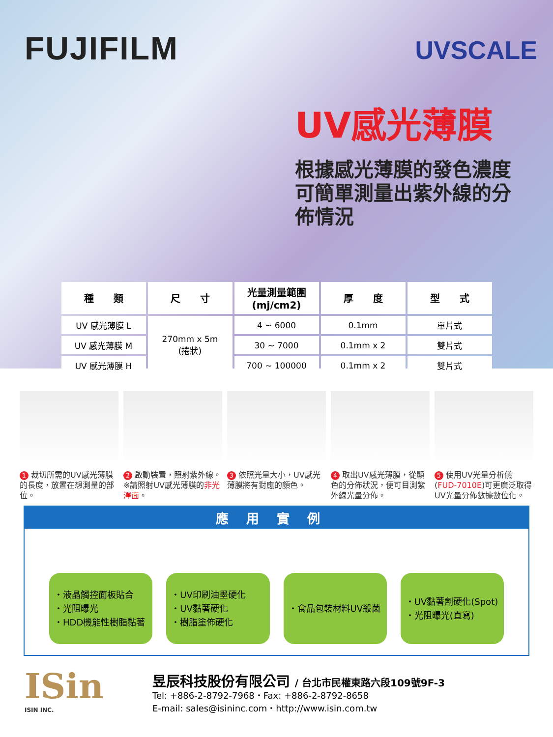FUJIFILM
UVSCALE
UV感光薄膜
根據感光薄膜的發色濃度可簡單測量出紫外線的分佈情況
| 種 類 | 尺 寸 | 光量測量範圍 (mj/cm2) | 厚 度 | 型 式 |
| --- | --- | --- | --- | --- |
| UV 感光薄膜 L | 270mm x 5m (捲狀) | 4 ~ 6000 | 0.1mm | 單片式 |
| UV 感光薄膜 M | | 30 ~ 7000 | 0.1mm x 2 | 雙片式 |
| UV 感光薄膜 H | | 700 ~ 100000 | 0.1mm x 2 | 雙片式 |
1 裁切所需的UV感光薄膜的長度，放置在想測量的部位。
2 啟動裝置，照射紫外線。※請照射UV感光薄膜的非光澤面。
3 依照光量大小，UV感光薄膜將有對應的顏色。
4 取出UV感光薄膜，從顯色的分佈狀況，便可目測紫外線光量分佈。
5 使用UV光量分析儀(FUD-7010E)可更廣泛取得UV光量分佈數據數位化。
應用實例
・液晶觸控面板貼合
・光阻曝光
・HDD機能性樹脂黏著
・UV印刷油墨硬化
・UV黏著硬化
・樹脂塗佈硬化
・食品包裝材料UV殺菌 ・UV黏著劑硬化(Spot)
・光阻曝光(直寫)
ISin
ISIN INC.
昱辰科技股份有限公司 / 台北市民權東路六段109號9F-3
Tel: +886-2-8792-7968・Fax: +886-2-8792-8658
E-mail: sales@isininc.com・http://www.isin.com.tw